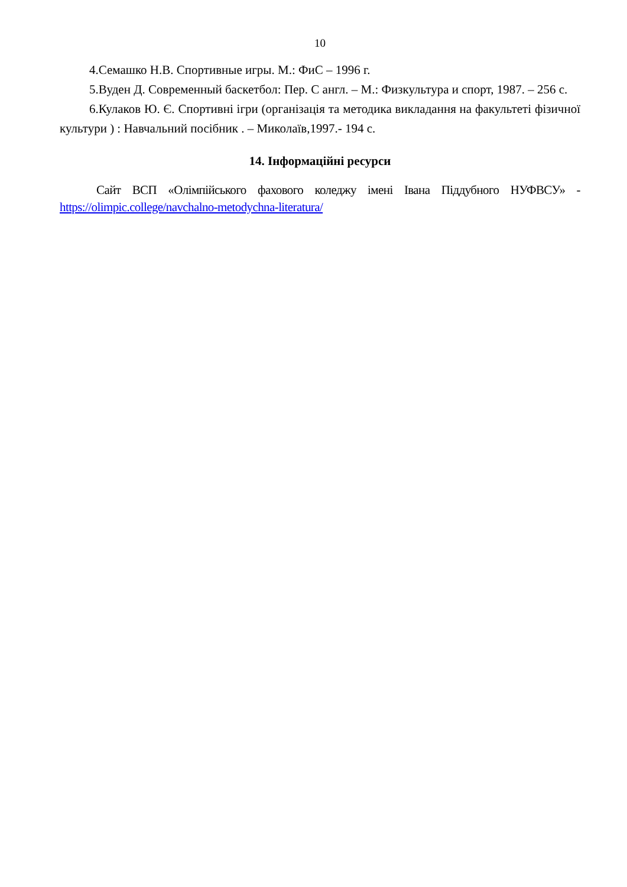10
4.Семашко Н.В. Спортивные игры. М.: ФиС – 1996 г.
5.Вуден Д. Современный баскетбол: Пер. С англ. – М.: Физкультура и спорт, 1987. – 256 с.
6.Кулаков Ю. Є. Спортивні ігри (організація та методика викладання на факультеті фізичної культури ) : Навчальний посібник . – Миколаїв,1997.- 194 с.
14. Інформаційні ресурси
Сайт ВСП «Олімпійського фахового коледжу імені Івана Піддубного НУФВСУ» - https://olimpic.college/navchalno-metodychna-literatura/